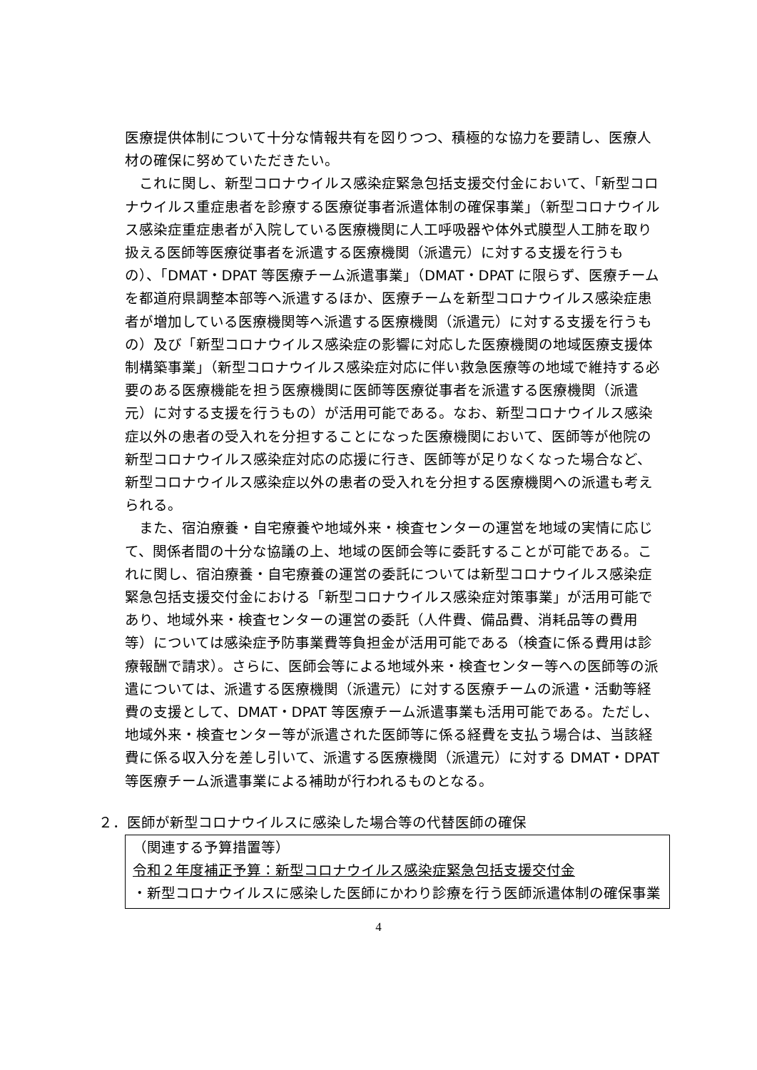医療提供体制について十分な情報共有を図りつつ、積極的な協力を要請し、医療人材の確保に努めていただきたい。
これに関し、新型コロナウイルス感染症緊急包括支援交付金において、「新型コロナウイルス重症患者を診療する医療従事者派遣体制の確保事業」（新型コロナウイルス感染症重症患者が入院している医療機関に人工呼吸器や体外式膜型人工肺を取り扱える医師等医療従事者を派遣する医療機関（派遣元）に対する支援を行うもの）、「DMAT・DPAT 等医療チーム派遣事業」（DMAT・DPAT に限らず、医療チームを都道府県調整本部等へ派遣するほか、医療チームを新型コロナウイルス感染症患者が増加している医療機関等へ派遣する医療機関（派遣元）に対する支援を行うもの）及び「新型コロナウイルス感染症の影響に対応した医療機関の地域医療支援体制構築事業」（新型コロナウイルス感染症対応に伴い救急医療等の地域で維持する必要のある医療機能を担う医療機関に医師等医療従事者を派遣する医療機関（派遣元）に対する支援を行うもの）が活用可能である。なお、新型コロナウイルス感染症以外の患者の受入れを分担することになった医療機関において、医師等が他院の新型コロナウイルス感染症対応の応援に行き、医師等が足りなくなった場合など、新型コロナウイルス感染症以外の患者の受入れを分担する医療機関への派遣も考えられる。
また、宿泊療養・自宅療養や地域外来・検査センターの運営を地域の実情に応じて、関係者間の十分な協議の上、地域の医師会等に委託することが可能である。これに関し、宿泊療養・自宅療養の運営の委託については新型コロナウイルス感染症緊急包括支援交付金における「新型コロナウイルス感染症対策事業」が活用可能であり、地域外来・検査センターの運営の委託（人件費、備品費、消耗品等の費用等）については感染症予防事業費等負担金が活用可能である（検査に係る費用は診療報酬で請求）。さらに、医師会等による地域外来・検査センター等への医師等の派遣については、派遣する医療機関（派遣元）に対する医療チームの派遣・活動等経費の支援として、DMAT・DPAT 等医療チーム派遣事業も活用可能である。ただし、地域外来・検査センター等が派遣された医師等に係る経費を支払う場合は、当該経費に係る収入分を差し引いて、派遣する医療機関（派遣元）に対する DMAT・DPAT 等医療チーム派遣事業による補助が行われるものとなる。
２．医師が新型コロナウイルスに感染した場合等の代替医師の確保
（関連する予算措置等）
令和２年度補正予算：新型コロナウイルス感染症緊急包括支援交付金
・新型コロナウイルスに感染した医師にかわり診療を行う医師派遣体制の確保事業
4